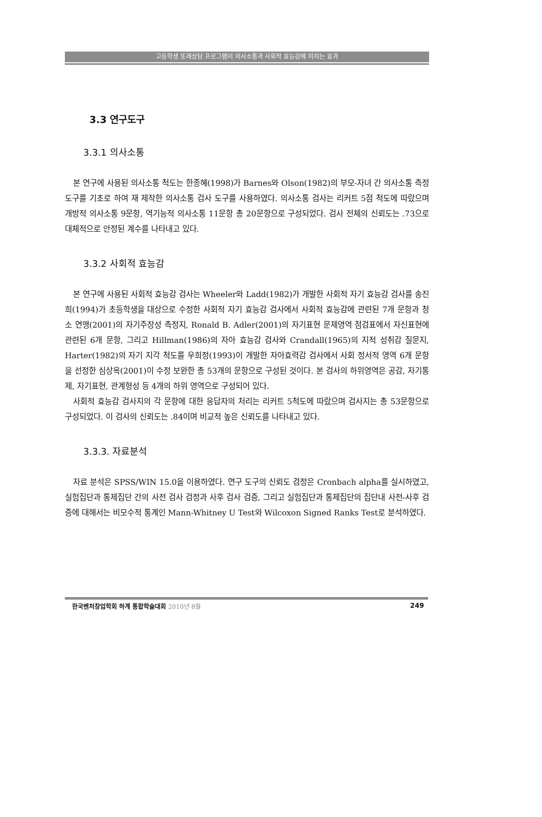고등학생 또래상담 프로그램이 의사소통과 사회적 효능감에 미치는 효과
3.3 연구도구
3.3.1 의사소통
본 연구에 사용된 의사소통 척도는 한종혜(1998)가 Barnes와 Olson(1982)의 부모-자녀 간 의사소통 측정도구를 기초로 하여 재 제작한 의사소통 검사 도구를 사용하였다. 의사소통 검사는 리커트 5점 척도에 따랐으며 개방적 의사소통 9문항, 역기능적 의사소통 11문항 총 20문항으로 구성되었다. 검사 전체의 신뢰도는 .73으로 대체적으로 안정된 계수를 나타내고 있다.
3.3.2 사회적 효능감
본 연구에 사용된 사회적 효능감 검사는 Wheeler와 Ladd(1982)가 개발한 사회적 자기 효능감 검사를 송진희(1994)가 초등학생을 대상으로 수정한 사회적 자기 효능감 검사에서 사회적 효능감에 관련된 7개 문항과 청소 연맹(2001)의 자기주장성 측정지, Ronald B. Adler(2001)의 자기표현 문제영역 점검표에서 자신표현에 관련된 6개 문항, 그리고 Hillman(1986)의 자아 효능감 검사와 Crandall(1965)의 지적 성취감 질문지, Harter(1982)의 자기 지각 척도를 우희정(1993)이 개발한 자아효력감 검사에서 사회 정서적 영역 6개 문항을 선정한 심상옥(2001)이 수정 보완한 총 53개의 문항으로 구성된 것이다. 본 검사의 하위영역은 공감, 자기통제, 자기표현, 관계형성 등 4개의 하위 영역으로 구성되어 있다.
사회적 효능감 검사지의 각 문항에 대한 응답자의 처리는 리커트 5척도에 따랐으며 검사지는 총 53문항으로 구성되었다. 이 검사의 신뢰도는 .84이며 비교적 높은 신뢰도를 나타내고 있다.
3.3.3. 자료분석
자료 분석은 SPSS/WIN 15.0을 이용하였다. 연구 도구의 신뢰도 검정은 Cronbach alpha를 실시하였고, 실험집단과 통제집단 간의 사전 검사 검정과 사후 검사 검증, 그리고 실험집단과 통제집단의 집단내 사전-사후 검증에 대해서는 비모수적 통계인 Mann-Whitney U Test와 Wilcoxon Signed Ranks Test로 분석하였다.
한국벤처창업학회 하계 통합학술대회 2010년 8월 249